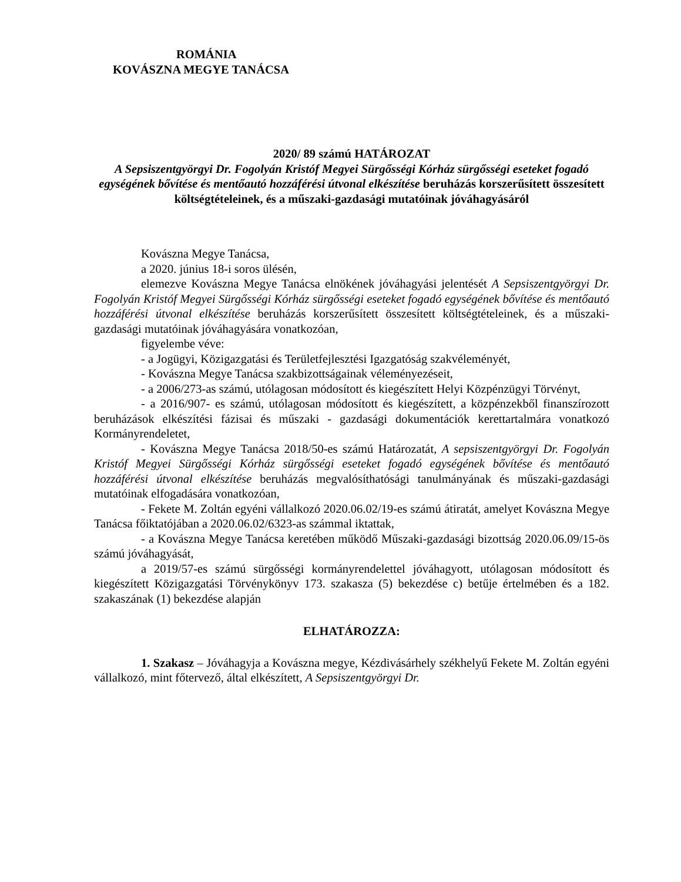ROMÁNIA
KOVÁSZNA MEGYE TANÁCSA
2020/ 89 számú HATÁROZAT
A Sepsiszentgyörgyi Dr. Fogolyán Kristóf Megyei Sürgősségi Kórház sürgősségi eseteket fogadó egységének bővítése és mentőautó hozzáférési útvonal elkészítése beruházás korszerűsített összesített költségtételeinek, és a műszaki-gazdasági mutatóinak jóváhagyásáról
Kovászna Megye Tanácsa,
a 2020. június 18-i soros ülésén,
elemezve Kovászna Megye Tanácsa elnökének jóváhagyási jelentését A Sepsiszentgyörgyi Dr. Fogolyán Kristóf Megyei Sürgősségi Kórház sürgősségi eseteket fogadó egységének bővítése és mentőautó hozzáférési útvonal elkészítése beruházás korszerűsített összesített költségtételeinek, és a műszaki-gazdasági mutatóinak jóváhagyására vonatkozóan,
figyelembe véve:
- a Jogügyi, Közigazgatási és Területfejlesztési Igazgatóság szakvéleményét,
- Kovászna Megye Tanácsa szakbizottságainak véleményezéseit,
- a 2006/273-as számú, utólagosan módosított és kiegészített Helyi Közpénzügyi Törvényt,
- a 2016/907- es számú, utólagosan módosított és kiegészített, a közpénzekből finanszírozott beruházások elkészítési fázisai és műszaki - gazdasági dokumentációk kerettartalmára vonatkozó Kormányrendeletet,
- Kovászna Megye Tanácsa 2018/50-es számú Határozatát, A sepsiszentgyörgyi Dr. Fogolyán Kristóf Megyei Sürgősségi Kórház sürgősségi eseteket fogadó egységének bővítése és mentőautó hozzáférési útvonal elkészítése beruházás megvalósíthatósági tanulmányának és műszaki-gazdasági mutatóinak elfogadására vonatkozóan,
- Fekete M. Zoltán egyéni vállalkozó 2020.06.02/19-es számú átiratát, amelyet Kovászna Megye Tanácsa főiktatójában a 2020.06.02/6323-as számmal iktattak,
- a Kovászna Megye Tanácsa keretében működő Műszaki-gazdasági bizottság 2020.06.09/15-ös számú jóváhagyását,
a 2019/57-es számú sürgősségi kormányrendelettel jóváhagyott, utólagosan módosított és kiegészített Közigazgatási Törvénykönyv 173. szakasza (5) bekezdése c) betűje értelmében és a 182. szakaszának (1) bekezdése alapján
ELHATÁROZZA:
1. Szakasz – Jóváhagyja a Kovászna megye, Kézdivásárhely székhelyű Fekete M. Zoltán egyéni vállalkozó, mint főtervező, által elkészített, A Sepsiszentgyörgyi Dr.